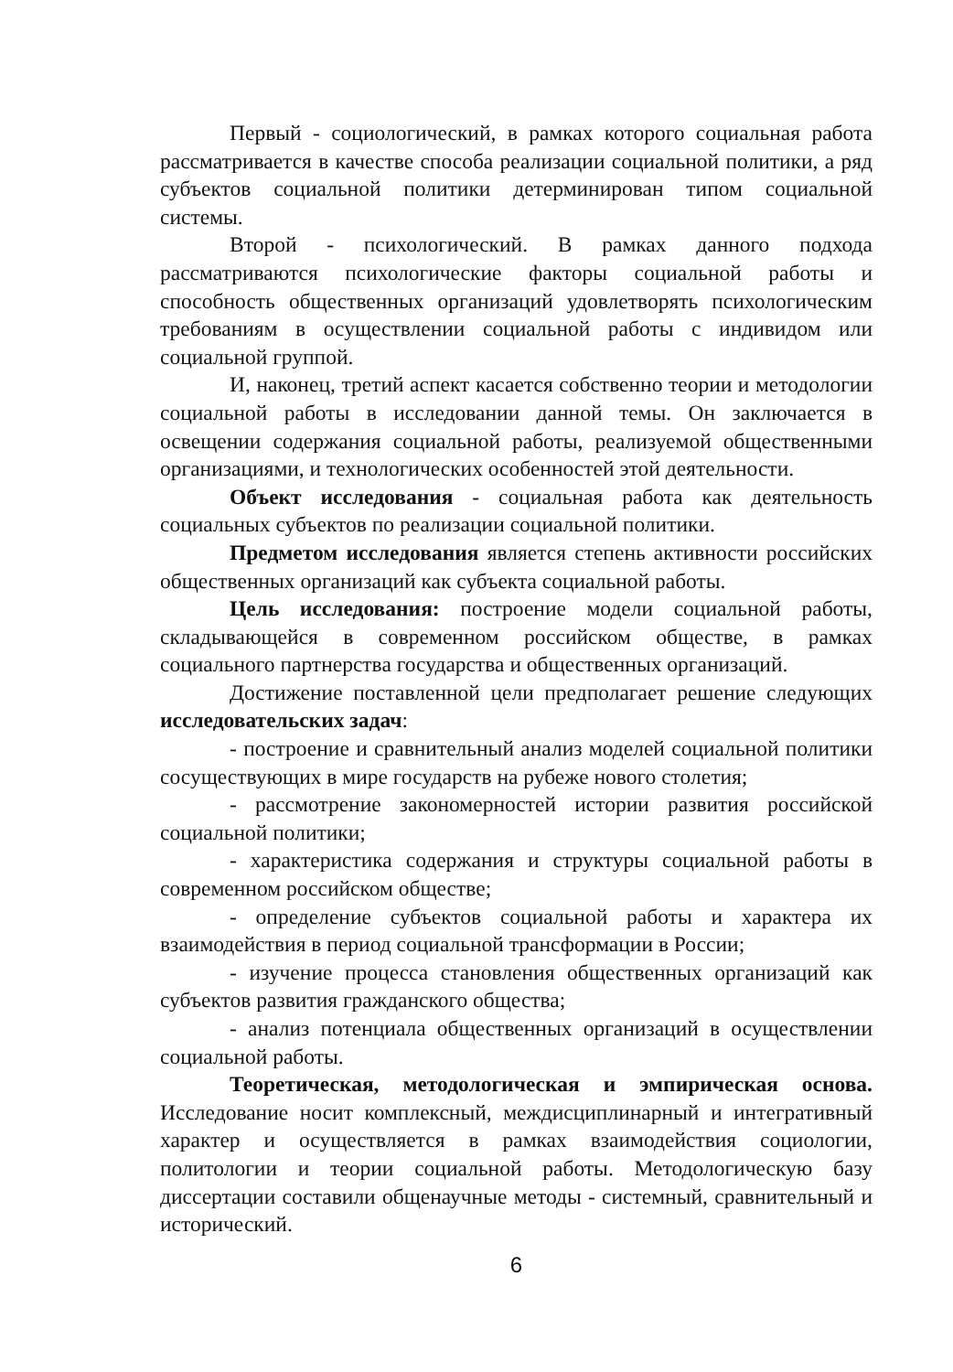Первый - социологический, в рамках которого социальная работа рассматривается в качестве способа реализации социальной политики, а ряд субъектов социальной политики детерминирован типом социальной системы.
Второй - психологический. В рамках данного подхода рассматриваются психологические факторы социальной работы и способность общественных организаций удовлетворять психологическим требованиям в осуществлении социальной работы с индивидом или социальной группой.
И, наконец, третий аспект касается собственно теории и методологии социальной работы в исследовании данной темы. Он заключается в освещении содержания социальной работы, реализуемой общественными организациями, и технологических особенностей этой деятельности.
Объект исследования - социальная работа как деятельность социальных субъектов по реализации социальной политики.
Предметом исследования является степень активности российских общественных организаций как субъекта социальной работы.
Цель исследования: построение модели социальной работы, складывающейся в современном российском обществе, в рамках социального партнерства государства и общественных организаций.
Достижение поставленной цели предполагает решение следующих исследовательских задач:
- построение и сравнительный анализ моделей социальной политики сосуществующих в мире государств на рубеже нового столетия;
- рассмотрение закономерностей истории развития российской социальной политики;
- характеристика содержания и структуры социальной работы в современном российском обществе;
- определение субъектов социальной работы и характера их взаимодействия в период социальной трансформации в России;
- изучение процесса становления общественных организаций как субъектов развития гражданского общества;
- анализ потенциала общественных организаций в осуществлении социальной работы.
Теоретическая, методологическая и эмпирическая основа. Исследование носит комплексный, междисциплинарный и интегративный характер и осуществляется в рамках взаимодействия социологии, политологии и теории социальной работы. Методологическую базу диссертации составили общенаучные методы - системный, сравнительный и исторический.
6